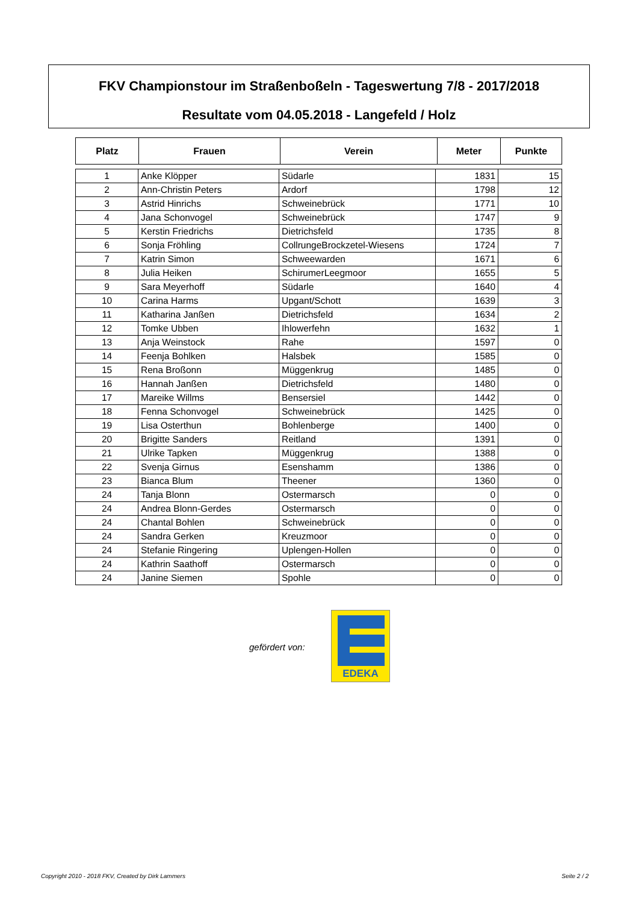FKV Championstour im Straßenboßeln - Tageswertung 7/8 - 2017/2018
Resultate vom 04.05.2018 - Langefeld / Holz
| Platz | Frauen | Verein | Meter | Punkte |
| --- | --- | --- | --- | --- |
| 1 | Anke Klöpper | Südarle | 1831 | 15 |
| 2 | Ann-Christin Peters | Ardorf | 1798 | 12 |
| 3 | Astrid Hinrichs | Schweinebrück | 1771 | 10 |
| 4 | Jana Schonvogel | Schweinebrück | 1747 | 9 |
| 5 | Kerstin Friedrichs | Dietrichsfeld | 1735 | 8 |
| 6 | Sonja Fröhling | CollrungeBrockzetel-Wiesens | 1724 | 7 |
| 7 | Katrin Simon | Schweewarden | 1671 | 6 |
| 8 | Julia Heiken | SchirumerLeegmoor | 1655 | 5 |
| 9 | Sara Meyerhoff | Südarle | 1640 | 4 |
| 10 | Carina Harms | Upgant/Schott | 1639 | 3 |
| 11 | Katharina Janßen | Dietrichsfeld | 1634 | 2 |
| 12 | Tomke Ubben | Ihlowerfehn | 1632 | 1 |
| 13 | Anja Weinstock | Rahe | 1597 | 0 |
| 14 | Feenja Bohlken | Halsbek | 1585 | 0 |
| 15 | Rena Broßonn | Müggenkrug | 1485 | 0 |
| 16 | Hannah Janßen | Dietrichsfeld | 1480 | 0 |
| 17 | Mareike Willms | Bensersiel | 1442 | 0 |
| 18 | Fenna Schonvogel | Schweinebrück | 1425 | 0 |
| 19 | Lisa Osterthun | Bohlenberge | 1400 | 0 |
| 20 | Brigitte Sanders | Reitland | 1391 | 0 |
| 21 | Ulrike Tapken | Müggenkrug | 1388 | 0 |
| 22 | Svenja Girnus | Esenshamm | 1386 | 0 |
| 23 | Bianca Blum | Theener | 1360 | 0 |
| 24 | Tanja Blonn | Ostermarsch | 0 | 0 |
| 24 | Andrea Blonn-Gerdes | Ostermarsch | 0 | 0 |
| 24 | Chantal Bohlen | Schweinebrück | 0 | 0 |
| 24 | Sandra Gerken | Kreuzmoor | 0 | 0 |
| 24 | Stefanie Ringering | Uplengen-Hollen | 0 | 0 |
| 24 | Kathrin Saathoff | Ostermarsch | 0 | 0 |
| 24 | Janine Siemen | Spohle | 0 | 0 |
gefördert von:
EDEKA
Copyright 2010 - 2018 FKV, Created by Dirk Lammers
Seite 2 / 2